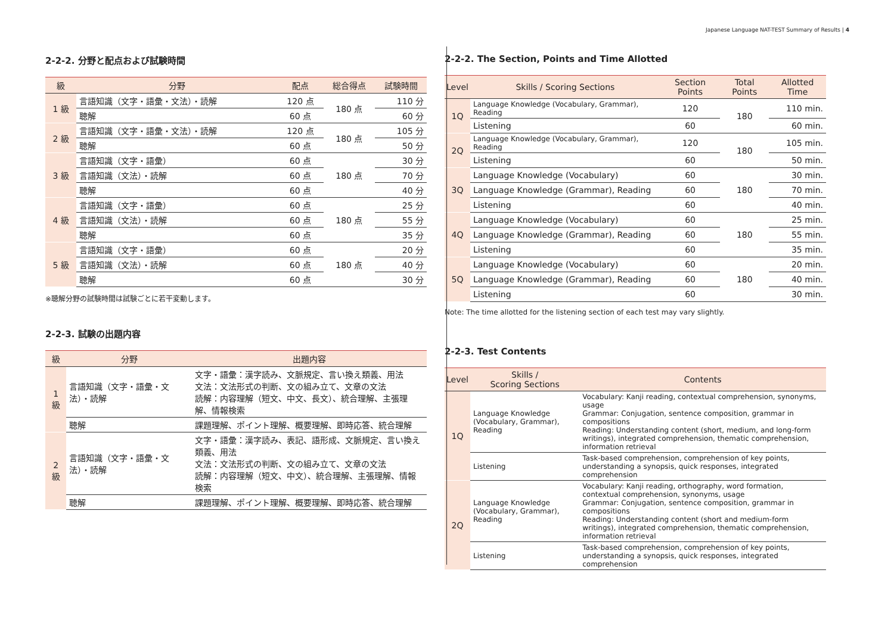Japanese Language NAT-TEST Summary of Results | 4
2-2-2. 分野と配点および試験時間
| 級 | 分野 | 配点 | 総合得点 | 試験時間 |
| --- | --- | --- | --- | --- |
| 1 級 | 言語知識（文字・語彙・文法）・読解 | 120 点 | 180 点 | 110 分 |
| | 聴解 | 60 点 | | 60 分 |
| 2 級 | 言語知識（文字・語彙・文法）・読解 | 120 点 | 180 点 | 105 分 |
| | 聴解 | 60 点 | | 50 分 |
| 3 級 | 言語知識（文字・語彙） | 60 点 | 180 点 | 30 分 |
| | 言語知識（文法）・読解 | 60 点 | | 70 分 |
| | 聴解 | 60 点 | | 40 分 |
| 4 級 | 言語知識（文字・語彙） | 60 点 | 180 点 | 25 分 |
| | 言語知識（文法）・読解 | 60 点 | | 55 分 |
| | 聴解 | 60 点 | | 35 分 |
| 5 級 | 言語知識（文字・語彙） | 60 点 | 180 点 | 20 分 |
| | 言語知識（文法）・読解 | 60 点 | | 40 分 |
| | 聴解 | 60 点 | | 30 分 |
※聴解分野の試験時間は試験ごとに若干変動します。
2-2-3. 試験の出題内容
| 級 | 分野 | 出題内容 |
| --- | --- | --- |
| 1 級 | 言語知識（文字・語彙・文法）・読解 | 文字・語彙：漢字読み、文脈規定、言い換え類義、用法 文法：文法形式の判断、文の組み立て、文章の文法 読解：内容理解（短文、中文、長文）、統合理解、主張理解、情報検索 |
| | 聴解 | 課題理解、ポイント理解、概要理解、即時応答、統合理解 |
| 2 級 | 言語知識（文字・語彙・文法）・読解 | 文字・語彙：漢字読み、表記、語形成、文脈規定、言い換え類義、用法 文法：文法形式の判断、文の組み立て、文章の文法 読解：内容理解（短文、中文）、統合理解、主張理解、情報検索 |
| | 聴解 | 課題理解、ポイント理解、概要理解、即時応答、統合理解 |
2-2-2. The Section, Points and Time Allotted
| Level | Skills / Scoring Sections | Section Points | Total Points | Allotted Time |
| --- | --- | --- | --- | --- |
| 1Q | Language Knowledge (Vocabulary, Grammar), Reading | 120 | 180 | 110 min. |
| | Listening | 60 | | 60 min. |
| 2Q | Language Knowledge (Vocabulary, Grammar), Reading | 120 | 180 | 105 min. |
| | Listening | 60 | | 50 min. |
| 3Q | Language Knowledge (Vocabulary) | 60 | 180 | 30 min. |
| | Language Knowledge (Grammar), Reading | 60 | | 70 min. |
| | Listening | 60 | | 40 min. |
| 4Q | Language Knowledge (Vocabulary) | 60 | 180 | 25 min. |
| | Language Knowledge (Grammar), Reading | 60 | | 55 min. |
| | Listening | 60 | | 35 min. |
| 5Q | Language Knowledge (Vocabulary) | 60 | 180 | 20 min. |
| | Language Knowledge (Grammar), Reading | 60 | | 40 min. |
| | Listening | 60 | | 30 min. |
Note: The time allotted for the listening section of each test may vary slightly.
2-2-3. Test Contents
| Level | Skills / Scoring Sections | Contents |
| --- | --- | --- |
| 1Q | Language Knowledge (Vocabulary, Grammar), Reading | Vocabulary: Kanji reading, contextual comprehension, synonyms, usage Grammar: Conjugation, sentence composition, grammar in compositions Reading: Understanding content (short, medium, and long-form writings), integrated comprehension, thematic comprehension, information retrieval |
| | Listening | Task-based comprehension, comprehension of key points, understanding a synopsis, quick responses, integrated comprehension |
| 2Q | Language Knowledge (Vocabulary, Grammar), Reading | Vocabulary: Kanji reading, orthography, word formation, contextual comprehension, synonyms, usage Grammar: Conjugation, sentence composition, grammar in compositions Reading: Understanding content (short and medium-form writings), integrated comprehension, thematic comprehension, information retrieval |
| | Listening | Task-based comprehension, comprehension of key points, understanding a synopsis, quick responses, integrated comprehension |